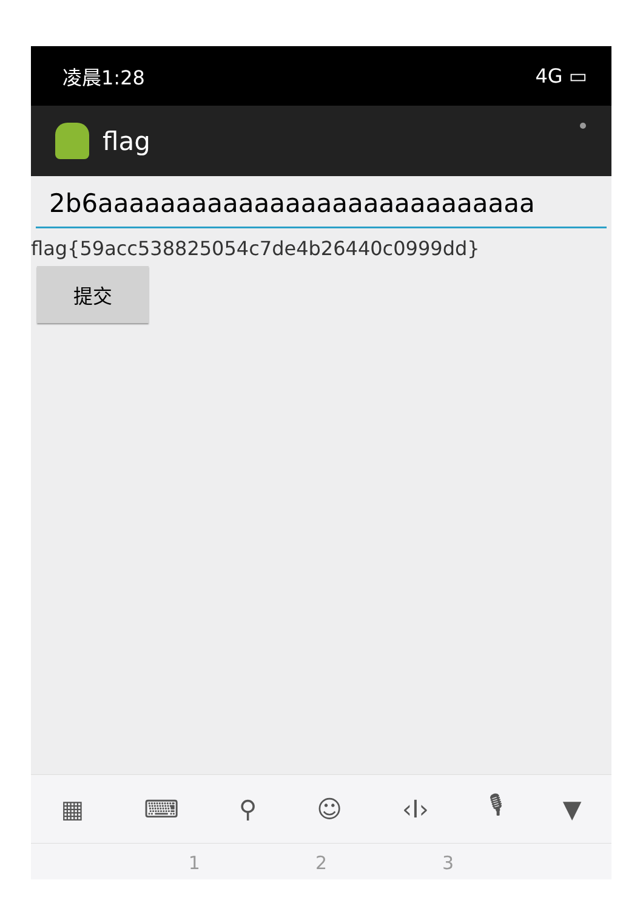凌晨1:28 4G ▭
flag
2b6aaaaaaaaaaaaaaaaaaaaaaaaaaaa
flag{59acc538825054c7de4b26440c0999dd}
提交
▦ ⌨ ⚲ ☺ ‹I› 🎙 ▼
1 2 3